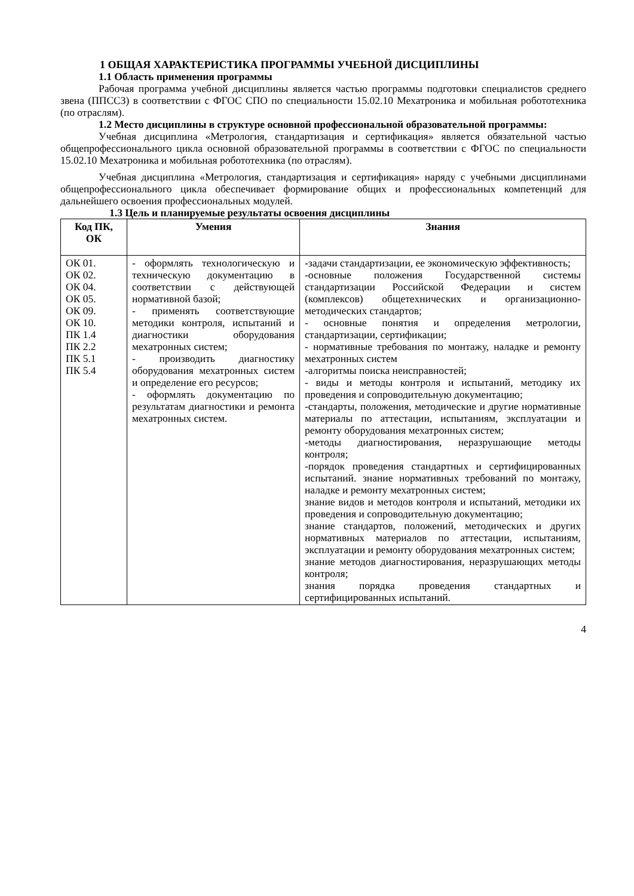1 ОБЩАЯ ХАРАКТЕРИСТИКА ПРОГРАММЫ УЧЕБНОЙ ДИСЦИПЛИНЫ
1.1 Область применения программы
Рабочая программа учебной дисциплины является частью программы подготовки специалистов среднего звена (ППССЗ) в соответствии с ФГОС СПО по специальности 15.02.10 Мехатроника и мобильная робототехника (по отраслям).
1.2 Место дисциплины в структуре основной профессиональной образовательной программы:
Учебная дисциплина «Метрология, стандартизация и сертификация» является обязательной частью общепрофессионального цикла основной образовательной программы в соответствии с ФГОС по специальности 15.02.10 Мехатроника и мобильная робототехника (по отраслям).
Учебная дисциплина «Метрология, стандартизация и сертификация» наряду с учебными дисциплинами общепрофессионального цикла обеспечивает формирование общих и профессиональных компетенций для дальнейшего освоения профессиональных модулей.
1.3 Цель и планируемые результаты освоения дисциплины
| Код ПК, ОК | Умения | Знания |
| --- | --- | --- |
| ОК 01. ОК 02. ОК 04. ОК 05. ОК 09. ОК 10. ПК 1.4 ПК 2.2 ПК 5.1 ПК 5.4 | - оформлять технологическую и техническую документацию в соответствии с действующей нормативной базой; - применять соответствующие методики контроля, испытаний и диагностики оборудования мехатронных систем; - производить диагностику оборудования мехатронных систем и определение его ресурсов; - оформлять документацию по результатам диагностики и ремонта мехатронных систем. | -задачи стандартизации, ее экономическую эффективность; -основные положения Государственной системы стандартизации Российской Федерации и систем (комплексов) общетехнических и организационно-методических стандартов; - основные понятия и определения метрологии, стандартизации, сертификации; - нормативные требования по монтажу, наладке и ремонту мехатронных систем -алгоритмы поиска неисправностей; - виды и методы контроля и испытаний, методику их проведения и сопроводительную документацию; -стандарты, положения, методические и другие нормативные материалы по аттестации, испытаниям, эксплуатации и ремонту оборудования мехатронных систем; -методы диагностирования, неразрушающие методы контроля; -порядок проведения стандартных и сертифицированных испытаний. знание нормативных требований по монтажу, наладке и ремонту мехатронных систем; знание видов и методов контроля и испытаний, методики их проведения и сопроводительную документацию; знание стандартов, положений, методических и других нормативных материалов по аттестации, испытаниям, эксплуатации и ремонту оборудования мехатронных систем; знание методов диагностирования, неразрушающих методы контроля; знания порядка проведения стандартных и сертифицированных испытаний. |
4